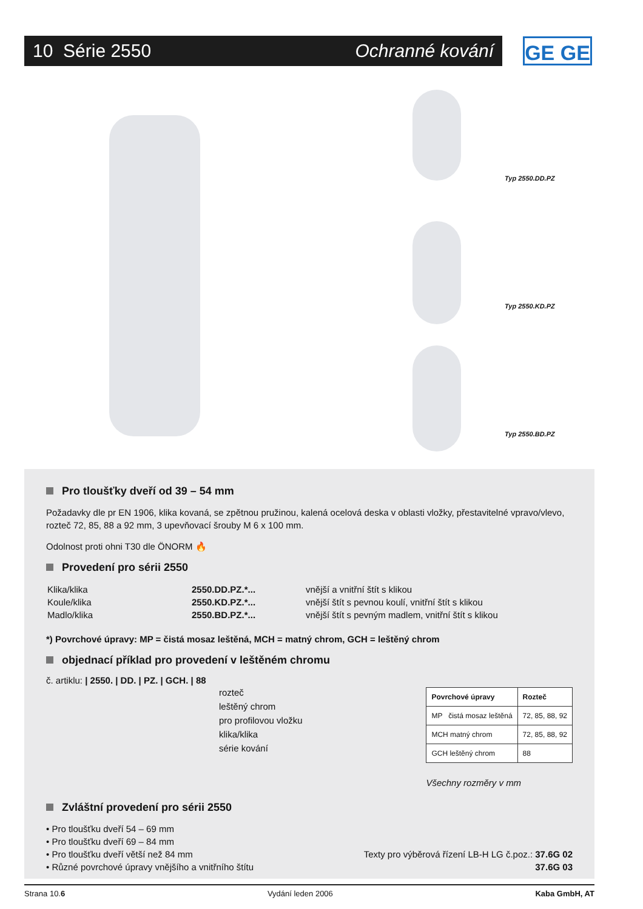10 Série 2550 Ochranné kování GE GE
Typ 2550.DD.PZ
Typ 2550.KD.PZ
Typ 2550.BD.PZ
Pro tloušťky dveří od 39 – 54 mm
Požadavky dle pr EN 1906, klika kovaná, se zpětnou pružinou, kalená ocelová deska v oblasti vložky, přestavitelné vpravo/vlevo, rozteč 72, 85, 88 a 92 mm, 3 upevňovací šrouby M 6 x 100 mm.
Odolnost proti ohni T30 dle ÖNORM 🔥
Provedení pro sérii 2550
| Klika/klika | 2550.DD.PZ.*... | vnější a vnitřní štít s klikou |
| Koule/klika | 2550.KD.PZ.*... | vnější štít s pevnou koulí, vnitřní štít s klikou |
| Madlo/klika | 2550.BD.PZ.*... | vnější štít s pevným madlem, vnitřní štít s klikou |
*) Povrchové úpravy: MP = čistá mosaz leštěná, MCH = matný chrom, GCH = leštěný chrom
objednací příklad pro provedení v leštěném chromu
č. artiklu: | 2550. | DD. | PZ. | GCH. | 88
rozteč
leštěný chrom
pro profilovou vložku
klika/klika
série kování
| Povrchové úpravy | Rozteč |
| --- | --- |
| MP čistá mosaz leštěná | 72, 85, 88, 92 |
| MCH matný chrom | 72, 85, 88, 92 |
| GCH leštěný chrom | 88 |
Všechny rozměry v mm
Zvláštní provedení pro sérii 2550
• Pro tloušťku dveří 54 – 69 mm
• Pro tloušťku dveří 69 – 84 mm
• Pro tloušťku dveří větší než 84 mm
• Různé povrchové úpravy vnějšího a vnitřního štítu
Texty pro výběrová řízení LB-H LG č.poz.: 37.6G 02
37.6G 03
Strana 10.6 Vydání leden 2006 Kaba GmbH, AT